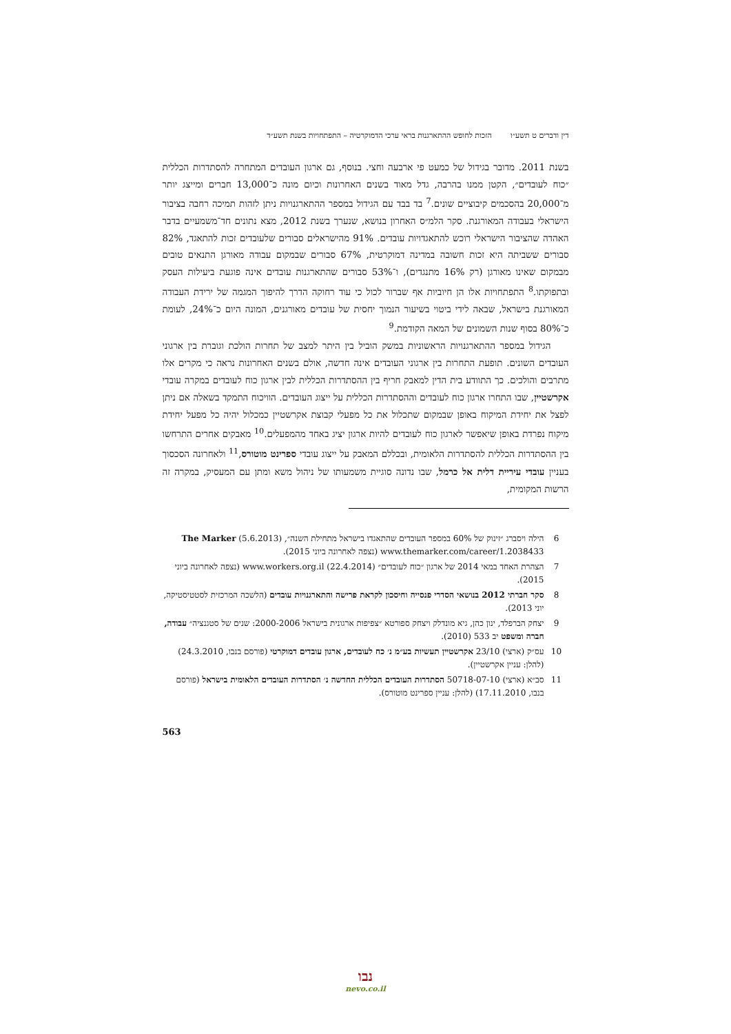דין ודברים ט תשע״ו הזכות לחופש ההתארגנות בראי ערכי הדמוקרטיה – התפתחויות בשנת תשע״ד
בשנת 2011. מדובר בגידול של כמעט פי ארבעה וחצי. בנוסף, גם ארגון העובדים המתחרה להסתדרות הכללית ״כוח לעובדים״, הקטן ממנו בהרבה, גדל מאוד בשנים האחרונות וכיום מונה כ־13,000 חברים ומייצג יותר מ־20,000 בהסכמים קיבוציים שונים.<sup>7</sup> בד בבד עם הגידול במספר ההתארגנויות ניתן לזהות תמיכה רחבה בציבור הישראלי בעבודה המאורגנת. סקר הלמ״ס האחרון בנושא, שנערך בשנת 2012, מצא נתונים חד־משמעיים בדבר האהדה שהציבור הישראלי רוכש להתאגדויות עובדים. 91% מהישראלים סבורים שלעובדים זכות להתאגד, 82% סבורים ששביתה היא זכות חשובה במדינה דמוקרטית, 67% סבורים שבמקום עבודה מאורגן התנאים טובים מבמקום שאינו מאורגן (רק 16% מתנגדים), ו־53% סבורים שהתארגנות עובדים אינה פוגעת ביעילות העסק ובתפוקתו.<sup>8</sup> התפתחויות אלו הן חיוביות אף שברור לכול כי עוד רחוקה הדרך להיפוך המגמה של ירידת העבודה המאורגנת בישראל, שבאה לידי ביטוי בשיעור הנמוך יחסית של עובדים מאורגנים, המונה היום כ־24%, לעומת כ־80% בסוף שנות השמונים של המאה הקודמת.<sup>9</sup>
הגידול במספר ההתארגנויות הראשוניות במשק הוביל בין היתר למצב של תחרות הולכת וגוברת בין ארגוני העובדים השונים. תופעת התחרות בין ארגוני העובדים אינה חדשה, אולם בשנים האחרונות נראה כי מקרים אלו מתרבים והולכים. כך התוודע בית הדין למאבק חריף בין ההסתדרות הכללית לבין ארגון כוח לעובדים במקרה עובדי אקרשטיין, שבו התחרו ארגון כוח לעובדים וההסתדרות הכללית על ייצוג העובדים. הוויכוח התמקד בשאלה אם ניתן לפצל את יחידת המיקוח באופן שבמקום שתכלול את כל מפעלי קבוצת אקרשטיין כמכלול יהיה כל מפעל יחידת מיקוח נפרדת באופן שיאפשר לארגון כוח לעובדים להיות ארגון יציג באחד מהמפעלים.<sup>10</sup> מאבקים אחרים התרחשו בין ההסתדרות הכללית להסתדרות הלאומית, ובכללם המאבק על ייצוג עובדי ספרינט מוטורס,<sup>11</sup> ולאחרונה הסכסוך בעניין עובדי עיריית דלית אל כרמל, שבו נדונה סוגיית משמעותו של ניהול משא ומתן עם המעסיק, במקרה זה הרשות המקומית,
6 הילה ויסברג ״זינוק של 60% במספר העובדים שהתאגדו בישראל מתחילת השנה״, The Marker (5.6.2013) www.themarker.com/career/1.2038433 (נצפה לאחרונה ביוני 2015).
7 הצהרת האחד במאי 2014 של ארגון ״כוח לעובדים״ (22.4.2014) www.workers.org.il (נצפה לאחרונה ביוני 2015).
8 סקר חברתי 2012 בנושאי הסדרי פנסייה וחיסכון לקראת פרישה והתארגנויות עובדים (הלשכה המרכזית לסטטיסטיקה, יוני 2013).
9 יצחק הברפלד, ינון כהן, גיא מונדלק ויצחק ספורטא ״צפיפות ארגונית בישראל 2000-2006: שנים של סטגנציה״ עבודה, חברה ומשפט יב 533 (2010).
10 עס״ק (ארצי) 23/10 אקרשטיין תעשיות בע״מ נ׳ כח לעובדים, ארגון עובדים דמוקרטי (פורסם בנבו, 24.3.2010) (להלן: עניין אקרשטיין).
11 סב״א (ארצי) 50718-07-10 הסתדרות העובדים הכללית החדשה נ׳ הסתדרות העובדים הלאומית בישראל (פורסם בנבו, 17.11.2010) (להלן: עניין ספרינט מוטורס).
563
נבו
nevo.co.il